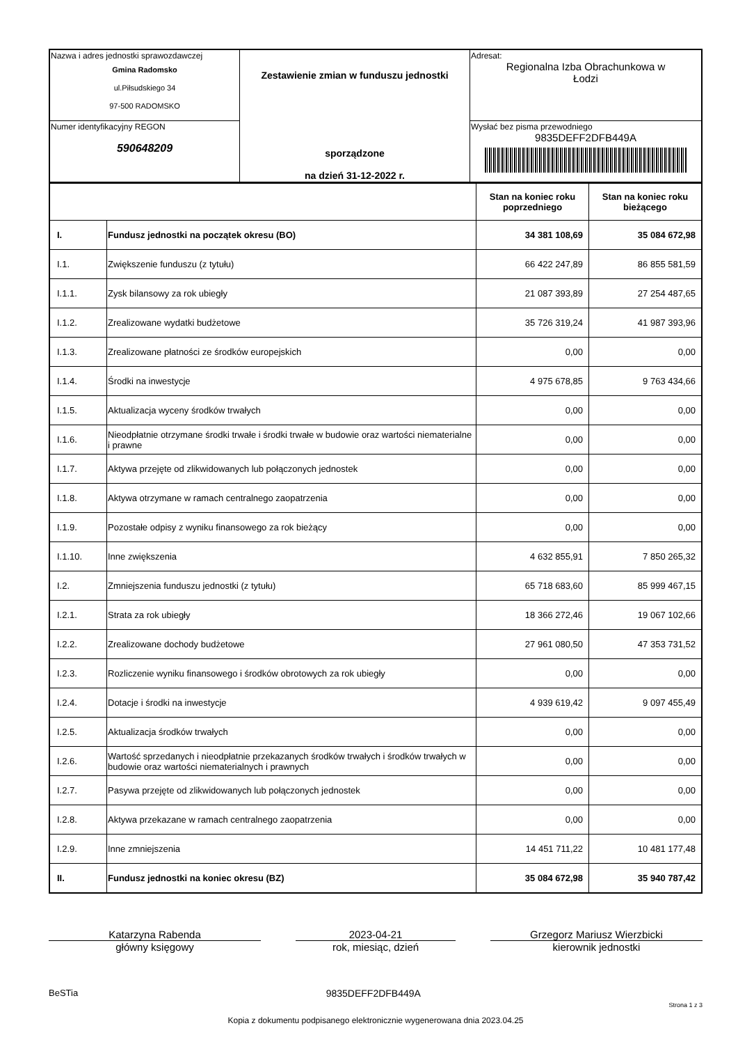| Nazwa i adres jednostki sprawozdawczej Gmina Radomsko ul.Piłsudskiego 34 97-500 RADOMSKO | Zestawienie zmian w funduszu jednostki sporządzone na dzień 31-12-2022 r. | Adresat: Regionalna Izba Obrachunkowa w Łodzi |
| Numer identyfikacyjny REGON 590648209 | | Wysłać bez pisma przewodniego 9835DEFF2DFB449A |
| | | Stan na koniec roku poprzedniego | Stan na koniec roku bieżącego |
| --- | --- | --- | --- |
| I. | Fundusz jednostki na początek okresu (BO) | 34 381 108,69 | 35 084 672,98 |
| I.1. | Zwiększenie funduszu (z tytułu) | 66 422 247,89 | 86 855 581,59 |
| I.1.1. | Zysk bilansowy za rok ubiegły | 21 087 393,89 | 27 254 487,65 |
| I.1.2. | Zrealizowane wydatki budżetowe | 35 726 319,24 | 41 987 393,96 |
| I.1.3. | Zrealizowane płatności ze środków europejskich | 0,00 | 0,00 |
| I.1.4. | Środki na inwestycje | 4 975 678,85 | 9 763 434,66 |
| I.1.5. | Aktualizacja wyceny środków trwałych | 0,00 | 0,00 |
| I.1.6. | Nieodpłatnie otrzymane środki trwałe i środki trwałe w budowie oraz wartości niematerialne i prawne | 0,00 | 0,00 |
| I.1.7. | Aktywa przejęte od zlikwidowanych lub połączonych jednostek | 0,00 | 0,00 |
| I.1.8. | Aktywa otrzymane w ramach centralnego zaopatrzenia | 0,00 | 0,00 |
| I.1.9. | Pozostałe odpisy z wyniku finansowego za rok bieżący | 0,00 | 0,00 |
| I.1.10. | Inne zwiększenia | 4 632 855,91 | 7 850 265,32 |
| I.2. | Zmniejszenia funduszu jednostki (z tytułu) | 65 718 683,60 | 85 999 467,15 |
| I.2.1. | Strata za rok ubiegły | 18 366 272,46 | 19 067 102,66 |
| I.2.2. | Zrealizowane dochody budżetowe | 27 961 080,50 | 47 353 731,52 |
| I.2.3. | Rozliczenie wyniku finansowego i środków obrotowych za rok ubiegły | 0,00 | 0,00 |
| I.2.4. | Dotacje i środki na inwestycje | 4 939 619,42 | 9 097 455,49 |
| I.2.5. | Aktualizacja środków trwałych | 0,00 | 0,00 |
| I.2.6. | Wartość sprzedanych i nieodpłatnie przekazanych środków trwałych i środków trwałych w budowie oraz wartości niematerialnych i prawnych | 0,00 | 0,00 |
| I.2.7. | Pasywa przejęte od zlikwidowanych lub połączonych jednostek | 0,00 | 0,00 |
| I.2.8. | Aktywa przekazane w ramach centralnego zaopatrzenia | 0,00 | 0,00 |
| I.2.9. | Inne zmniejszenia | 14 451 711,22 | 10 481 177,48 |
| II. | Fundusz jednostki na koniec okresu (BZ) | 35 084 672,98 | 35 940 787,42 |
Katarzyna Rabenda
główny księgowy
2023-04-21
rok, miesiąc, dzień
Grzegorz Mariusz Wierzbicki
kierownik jednostki
BeSTia 9835DEFF2DFB449A Strona 1 z 3
Kopia z dokumentu podpisanego elektronicznie wygenerowana dnia 2023.04.25